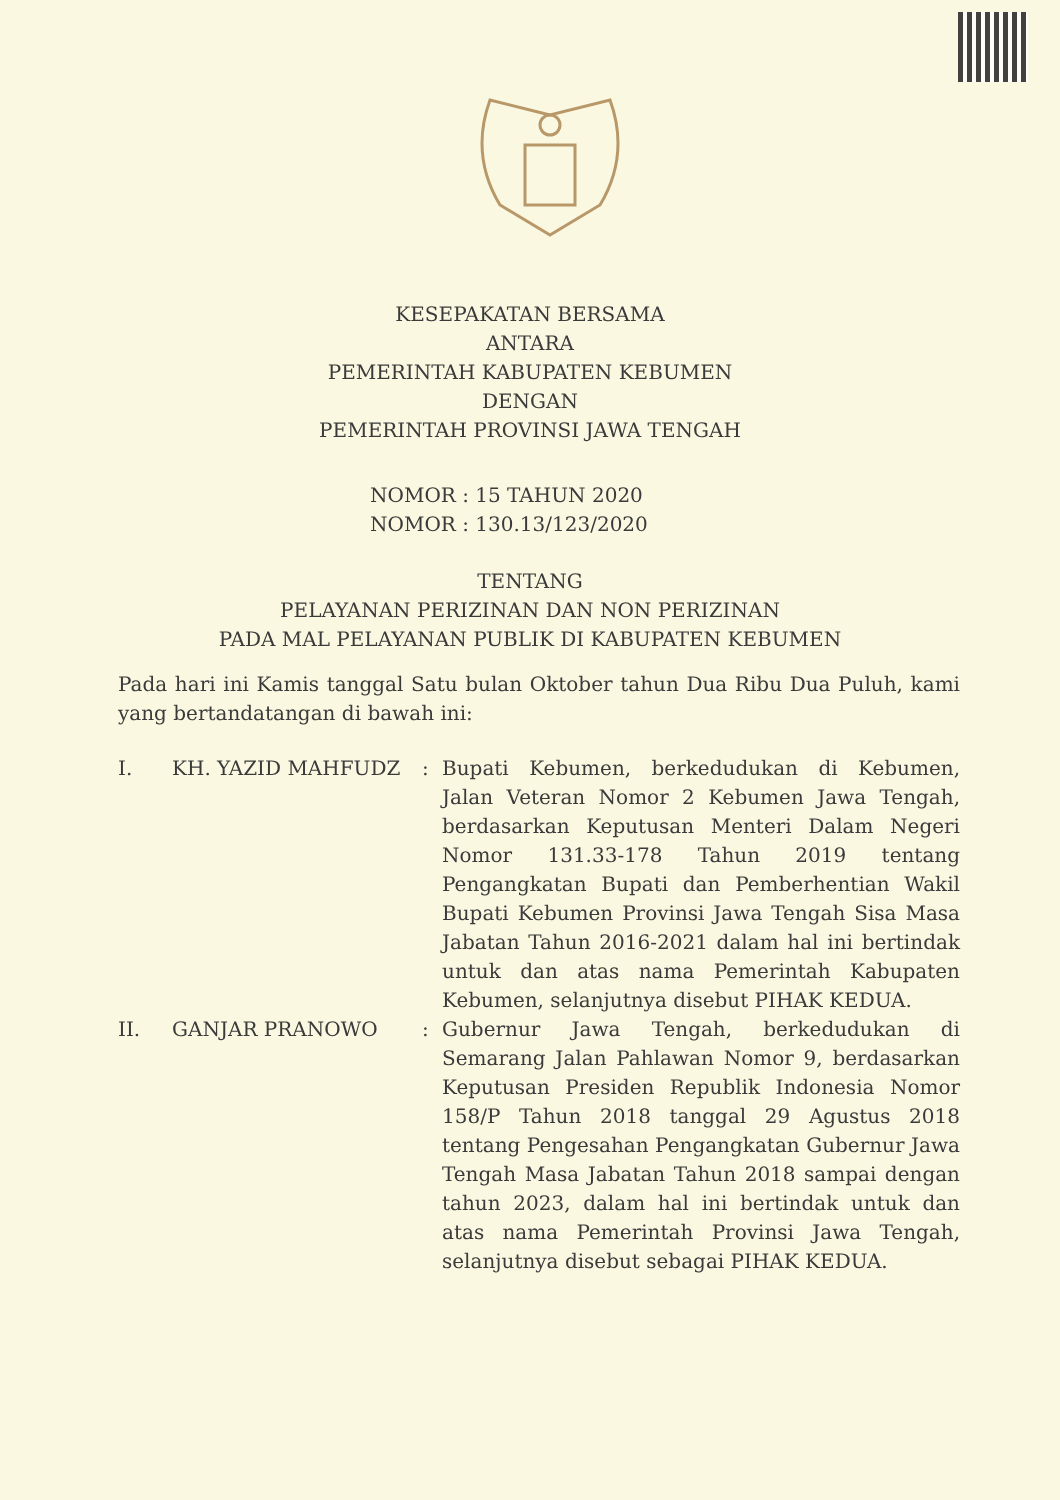KESEPAKATAN BERSAMA
ANTARA
PEMERINTAH KABUPATEN KEBUMEN
DENGAN
PEMERINTAH PROVINSI JAWA TENGAH
NOMOR : 15 TAHUN 2020
NOMOR : 130.13/123/2020
TENTANG
PELAYANAN PERIZINAN DAN NON PERIZINAN
PADA MAL PELAYANAN PUBLIK DI KABUPATEN KEBUMEN
Pada hari ini Kamis tanggal Satu bulan Oktober tahun Dua Ribu Dua Puluh, kami yang bertandatangan di bawah ini:
| I. | KH. YAZID MAHFUDZ | : | Bupati Kebumen, berkedudukan di Kebumen, Jalan Veteran Nomor 2 Kebumen Jawa Tengah, berdasarkan Keputusan Menteri Dalam Negeri Nomor 131.33-178 Tahun 2019 tentang Pengangkatan Bupati dan Pemberhentian Wakil Bupati Kebumen Provinsi Jawa Tengah Sisa Masa Jabatan Tahun 2016-2021 dalam hal ini bertindak untuk dan atas nama Pemerintah Kabupaten Kebumen, selanjutnya disebut PIHAK KEDUA. |
| II. | GANJAR PRANOWO | : | Gubernur Jawa Tengah, berkedudukan di Semarang Jalan Pahlawan Nomor 9, berdasarkan Keputusan Presiden Republik Indonesia Nomor 158/P Tahun 2018 tanggal 29 Agustus 2018 tentang Pengesahan Pengangkatan Gubernur Jawa Tengah Masa Jabatan Tahun 2018 sampai dengan tahun 2023, dalam hal ini bertindak untuk dan atas nama Pemerintah Provinsi Jawa Tengah, selanjutnya disebut sebagai PIHAK KEDUA. |